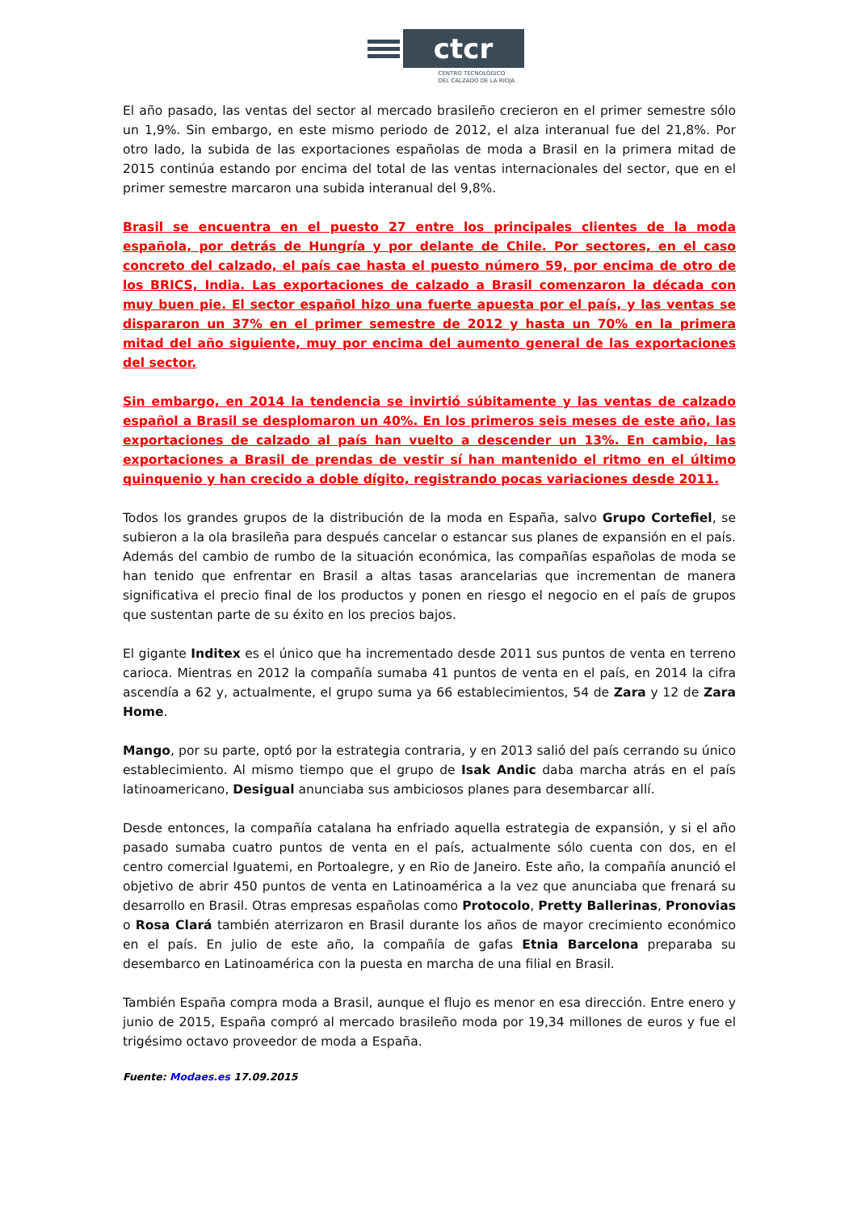ctcr
CENTRO TECNOLÓGICO
DEL CALZADO DE LA RIOJA
El año pasado, las ventas del sector al mercado brasileño crecieron en el primer semestre sólo un 1,9%. Sin embargo, en este mismo periodo de 2012, el alza interanual fue del 21,8%. Por otro lado, la subida de las exportaciones españolas de moda a Brasil en la primera mitad de 2015 continúa estando por encima del total de las ventas internacionales del sector, que en el primer semestre marcaron una subida interanual del 9,8%.
Brasil se encuentra en el puesto 27 entre los principales clientes de la moda española, por detrás de Hungría y por delante de Chile. Por sectores, en el caso concreto del calzado, el país cae hasta el puesto número 59, por encima de otro de los BRICS, India. Las exportaciones de calzado a Brasil comenzaron la década con muy buen pie. El sector español hizo una fuerte apuesta por el país, y las ventas se dispararon un 37% en el primer semestre de 2012 y hasta un 70% en la primera mitad del año siguiente, muy por encima del aumento general de las exportaciones del sector.
Sin embargo, en 2014 la tendencia se invirtió súbitamente y las ventas de calzado español a Brasil se desplomaron un 40%. En los primeros seis meses de este año, las exportaciones de calzado al país han vuelto a descender un 13%. En cambio, las exportaciones a Brasil de prendas de vestir sí han mantenido el ritmo en el último quinquenio y han crecido a doble dígito, registrando pocas variaciones desde 2011.
Todos los grandes grupos de la distribución de la moda en España, salvo Grupo Cortefiel, se subieron a la ola brasileña para después cancelar o estancar sus planes de expansión en el país. Además del cambio de rumbo de la situación económica, las compañías españolas de moda se han tenido que enfrentar en Brasil a altas tasas arancelarias que incrementan de manera significativa el precio final de los productos y ponen en riesgo el negocio en el país de grupos que sustentan parte de su éxito en los precios bajos.
El gigante Inditex es el único que ha incrementado desde 2011 sus puntos de venta en terreno carioca. Mientras en 2012 la compañía sumaba 41 puntos de venta en el país, en 2014 la cifra ascendía a 62 y, actualmente, el grupo suma ya 66 establecimientos, 54 de Zara y 12 de Zara Home.
Mango, por su parte, optó por la estrategia contraria, y en 2013 salió del país cerrando su único establecimiento. Al mismo tiempo que el grupo de Isak Andic daba marcha atrás en el país latinoamericano, Desigual anunciaba sus ambiciosos planes para desembarcar allí.
Desde entonces, la compañía catalana ha enfriado aquella estrategia de expansión, y si el año pasado sumaba cuatro puntos de venta en el país, actualmente sólo cuenta con dos, en el centro comercial Iguatemi, en Portoalegre, y en Rio de Janeiro. Este año, la compañía anunció el objetivo de abrir 450 puntos de venta en Latinoamérica a la vez que anunciaba que frenará su desarrollo en Brasil. Otras empresas españolas como Protocolo, Pretty Ballerinas, Pronovias o Rosa Clará también aterrizaron en Brasil durante los años de mayor crecimiento económico en el país. En julio de este año, la compañía de gafas Etnia Barcelona preparaba su desembarco en Latinoamérica con la puesta en marcha de una filial en Brasil.
También España compra moda a Brasil, aunque el flujo es menor en esa dirección. Entre enero y junio de 2015, España compró al mercado brasileño moda por 19,34 millones de euros y fue el trigésimo octavo proveedor de moda a España.
Fuente: Modaes.es 17.09.2015